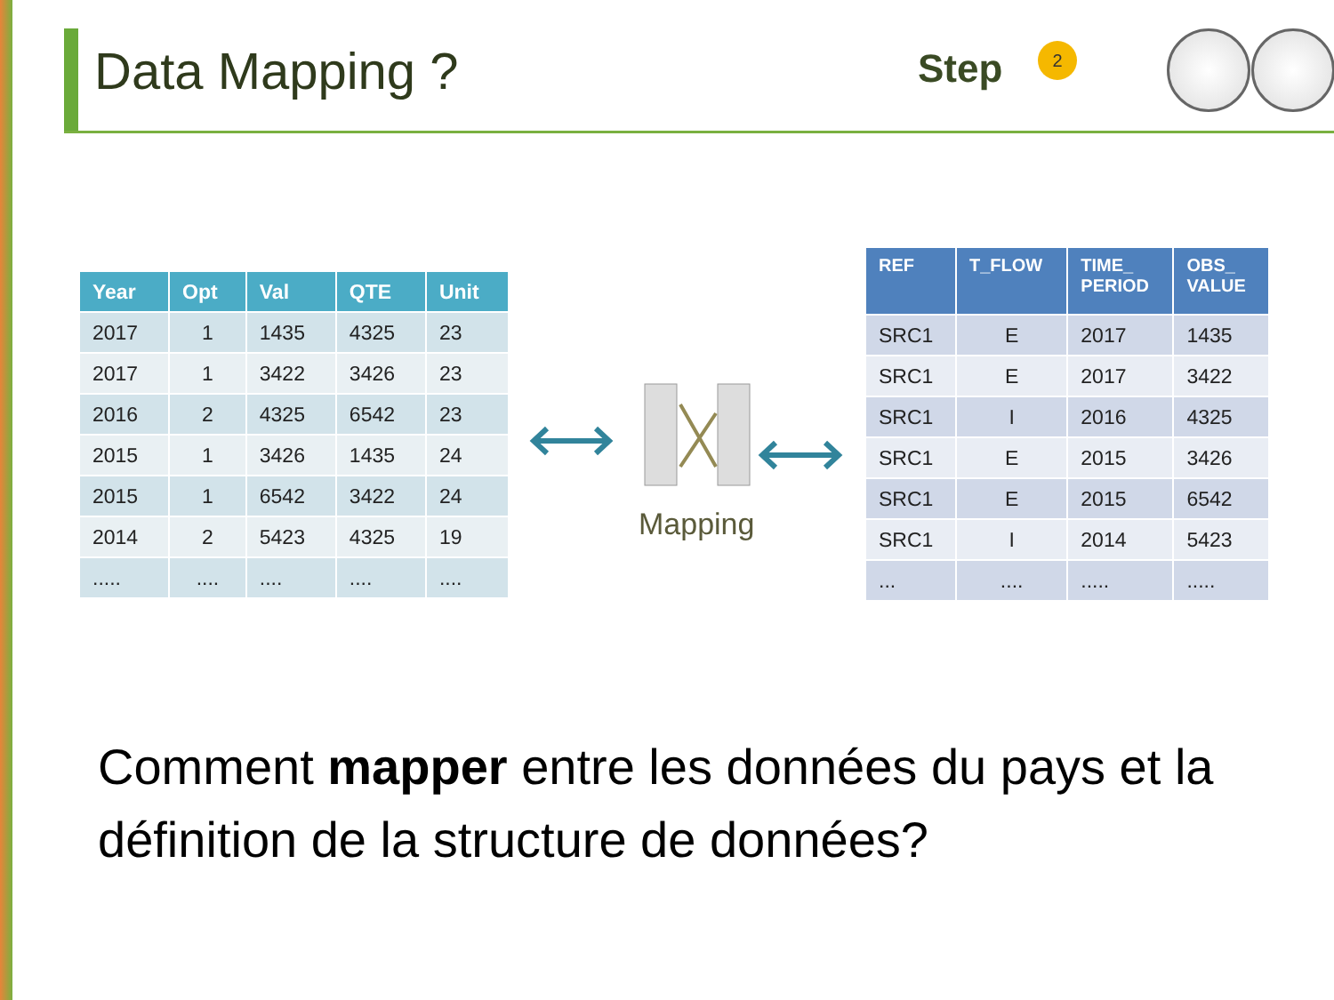Data Mapping ? Step 2
| Year | Opt | Val | QTE | Unit |
| --- | --- | --- | --- | --- |
| 2017 | 1 | 1435 | 4325 | 23 |
| 2017 | 1 | 3422 | 3426 | 23 |
| 2016 | 2 | 4325 | 6542 | 23 |
| 2015 | 1 | 3426 | 1435 | 24 |
| 2015 | 1 | 6542 | 3422 | 24 |
| 2014 | 2 | 5423 | 4325 | 19 |
| ..... | .... | .... | .... | .... |
Mapping
| REF | T_FLOW | TIME_ PERIOD | OBS_ VALUE |
| --- | --- | --- | --- |
| SRC1 | E | 2017 | 1435 |
| SRC1 | E | 2017 | 3422 |
| SRC1 | I | 2016 | 4325 |
| SRC1 | E | 2015 | 3426 |
| SRC1 | E | 2015 | 6542 |
| SRC1 | I | 2014 | 5423 |
| ... | .... | ..... | ..... |
Comment mapper entre les données du pays et la définition de la structure de données?